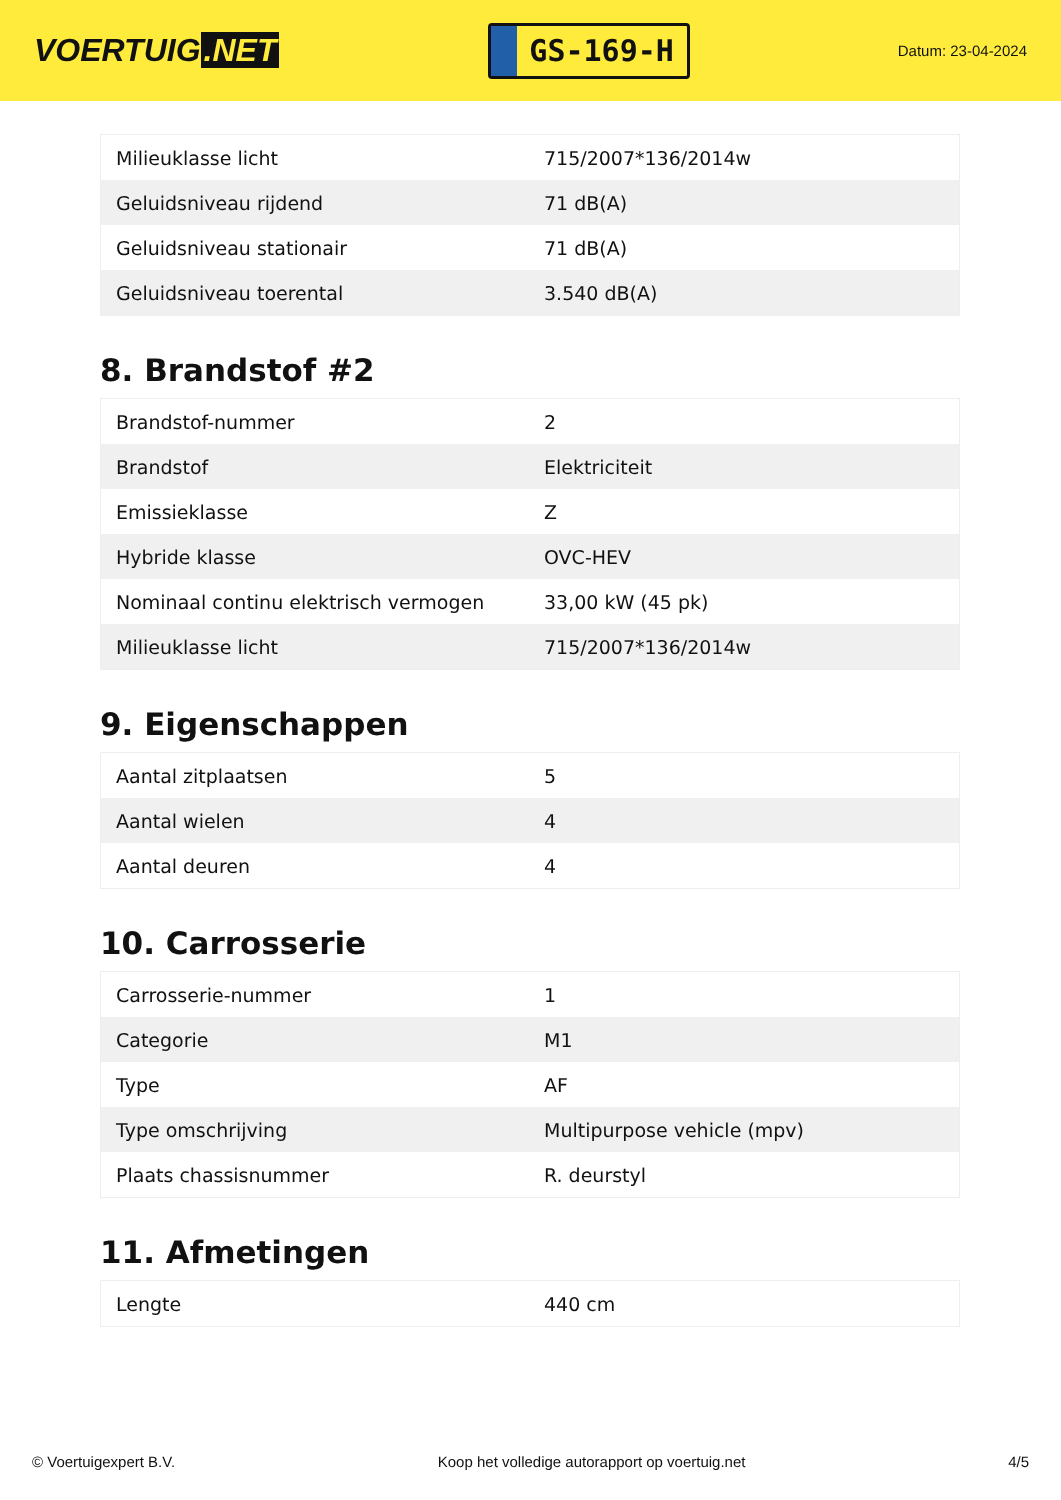VOERTUIG.NET
GS-169-H
Datum: 23-04-2024
| Milieuklasse licht | 715/2007*136/2014w |
| Geluidsniveau rijdend | 71 dB(A) |
| Geluidsniveau stationair | 71 dB(A) |
| Geluidsniveau toerental | 3.540 dB(A) |
8. Brandstof #2
| Brandstof-nummer | 2 |
| Brandstof | Elektriciteit |
| Emissieklasse | Z |
| Hybride klasse | OVC-HEV |
| Nominaal continu elektrisch vermogen | 33,00 kW (45 pk) |
| Milieuklasse licht | 715/2007*136/2014w |
9. Eigenschappen
| Aantal zitplaatsen | 5 |
| Aantal wielen | 4 |
| Aantal deuren | 4 |
10. Carrosserie
| Carrosserie-nummer | 1 |
| Categorie | M1 |
| Type | AF |
| Type omschrijving | Multipurpose vehicle (mpv) |
| Plaats chassisnummer | R. deurstyl |
11. Afmetingen
| Lengte | 440 cm |
© Voertuigexpert B.V. Koop het volledige autorapport op voertuig.net 4/5